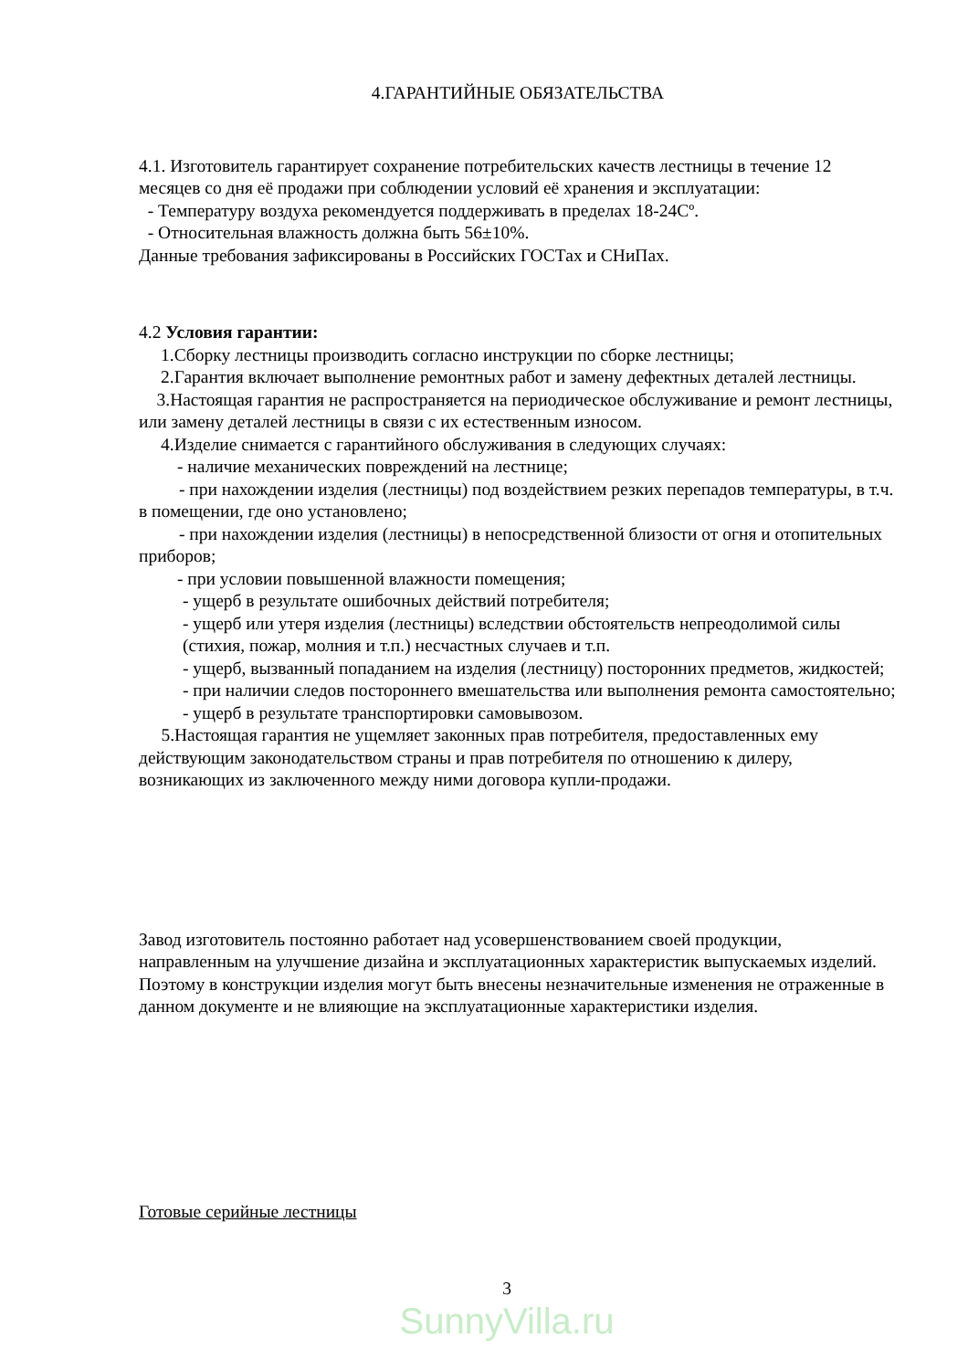4.ГАРАНТИЙНЫЕ ОБЯЗАТЕЛЬСТВА
4.1. Изготовитель гарантирует сохранение потребительских качеств лестницы в течение 12 месяцев со дня её продажи при соблюдении условий её хранения и эксплуатации:
- Температуру воздуха рекомендуется поддерживать в пределах 18-24Сº.
- Относительная влажность должна быть 56±10%.
Данные требования зафиксированы в Российских ГОСТах и СНиПах.
4.2 Условия гарантии:
1.Сборку лестницы производить согласно инструкции по сборке лестницы;
2.Гарантия включает выполнение ремонтных работ и замену дефектных деталей лестницы.
3.Настоящая гарантия не распространяется на периодическое обслуживание и ремонт лестницы, или замену деталей лестницы в связи с их естественным износом.
4.Изделие снимается с гарантийного обслуживания в следующих случаях:
- наличие механических повреждений на лестнице;
- при нахождении изделия (лестницы) под воздействием резких перепадов температуры, в т.ч. в помещении, где оно установлено;
- при нахождении изделия (лестницы) в непосредственной близости от огня и отопительных приборов;
- при условии повышенной влажности помещения;
- ущерб в результате ошибочных действий потребителя;
- ущерб или утеря изделия (лестницы) вследствии обстоятельств непреодолимой силы (стихия, пожар, молния и т.п.) несчастных случаев и т.п.
- ущерб, вызванный попаданием на изделия (лестницу) посторонних предметов, жидкостей;
- при наличии следов постороннего вмешательства или выполнения ремонта самостоятельно;
- ущерб в результате транспортировки самовывозом.
5.Настоящая гарантия не ущемляет законных прав потребителя, предоставленных ему действующим законодательством страны и прав потребителя по отношению к дилеру, возникающих из заключенного между ними договора купли-продажи.
Завод изготовитель постоянно работает над усовершенствованием своей продукции, направленным на улучшение дизайна и эксплуатационных характеристик выпускаемых изделий. Поэтому в конструкции изделия могут быть внесены незначительные изменения не отраженные в данном документе и не влияющие на эксплуатационные характеристики изделия.
Готовые серийные лестницы
3
SunnyVilla.ru